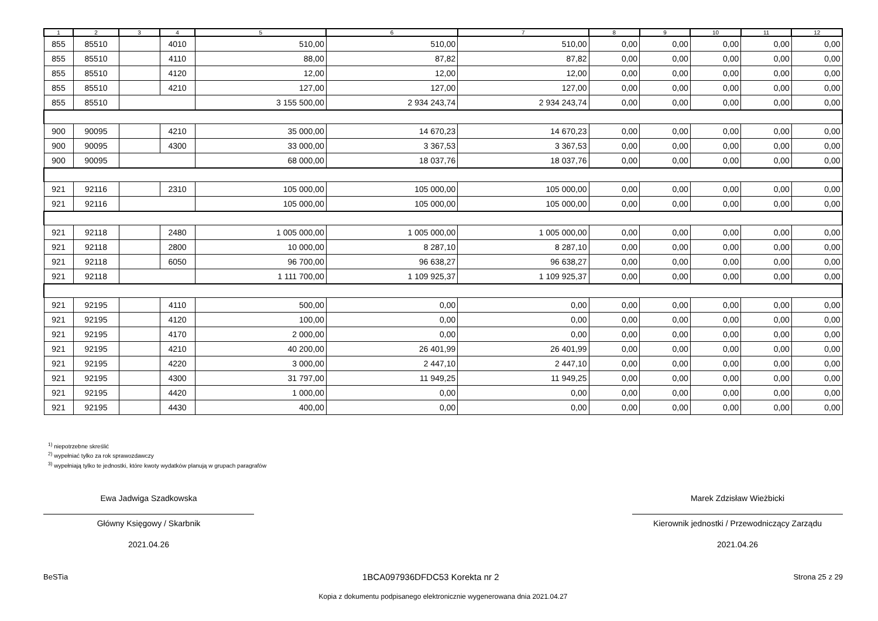| 1 | 2 | 3 | 4 | 5 | 6 | 7 | 8 | 9 | 10 | 11 | 12 |
| --- | --- | --- | --- | --- | --- | --- | --- | --- | --- | --- | --- |
| 855 | 85510 | | 4010 | 510,00 | 510,00 | 510,00 | 0,00 | 0,00 | 0,00 | 0,00 | 0,00 |
| 855 | 85510 | | 4110 | 88,00 | 87,82 | 87,82 | 0,00 | 0,00 | 0,00 | 0,00 | 0,00 |
| 855 | 85510 | | 4120 | 12,00 | 12,00 | 12,00 | 0,00 | 0,00 | 0,00 | 0,00 | 0,00 |
| 855 | 85510 | | 4210 | 127,00 | 127,00 | 127,00 | 0,00 | 0,00 | 0,00 | 0,00 | 0,00 |
| 855 | 85510 | | | 3 155 500,00 | 2 934 243,74 | 2 934 243,74 | 0,00 | 0,00 | 0,00 | 0,00 | 0,00 |
| 900 | 90095 | | 4210 | 35 000,00 | 14 670,23 | 14 670,23 | 0,00 | 0,00 | 0,00 | 0,00 | 0,00 |
| 900 | 90095 | | 4300 | 33 000,00 | 3 367,53 | 3 367,53 | 0,00 | 0,00 | 0,00 | 0,00 | 0,00 |
| 900 | 90095 | | | 68 000,00 | 18 037,76 | 18 037,76 | 0,00 | 0,00 | 0,00 | 0,00 | 0,00 |
| 921 | 92116 | | 2310 | 105 000,00 | 105 000,00 | 105 000,00 | 0,00 | 0,00 | 0,00 | 0,00 | 0,00 |
| 921 | 92116 | | | 105 000,00 | 105 000,00 | 105 000,00 | 0,00 | 0,00 | 0,00 | 0,00 | 0,00 |
| 921 | 92118 | | 2480 | 1 005 000,00 | 1 005 000,00 | 1 005 000,00 | 0,00 | 0,00 | 0,00 | 0,00 | 0,00 |
| 921 | 92118 | | 2800 | 10 000,00 | 8 287,10 | 8 287,10 | 0,00 | 0,00 | 0,00 | 0,00 | 0,00 |
| 921 | 92118 | | 6050 | 96 700,00 | 96 638,27 | 96 638,27 | 0,00 | 0,00 | 0,00 | 0,00 | 0,00 |
| 921 | 92118 | | | 1 111 700,00 | 1 109 925,37 | 1 109 925,37 | 0,00 | 0,00 | 0,00 | 0,00 | 0,00 |
| 921 | 92195 | | 4110 | 500,00 | 0,00 | 0,00 | 0,00 | 0,00 | 0,00 | 0,00 | 0,00 |
| 921 | 92195 | | 4120 | 100,00 | 0,00 | 0,00 | 0,00 | 0,00 | 0,00 | 0,00 | 0,00 |
| 921 | 92195 | | 4170 | 2 000,00 | 0,00 | 0,00 | 0,00 | 0,00 | 0,00 | 0,00 | 0,00 |
| 921 | 92195 | | 4210 | 40 200,00 | 26 401,99 | 26 401,99 | 0,00 | 0,00 | 0,00 | 0,00 | 0,00 |
| 921 | 92195 | | 4220 | 3 000,00 | 2 447,10 | 2 447,10 | 0,00 | 0,00 | 0,00 | 0,00 | 0,00 |
| 921 | 92195 | | 4300 | 31 797,00 | 11 949,25 | 11 949,25 | 0,00 | 0,00 | 0,00 | 0,00 | 0,00 |
| 921 | 92195 | | 4420 | 1 000,00 | 0,00 | 0,00 | 0,00 | 0,00 | 0,00 | 0,00 | 0,00 |
| 921 | 92195 | | 4430 | 400,00 | 0,00 | 0,00 | 0,00 | 0,00 | 0,00 | 0,00 | 0,00 |
<sup>1)</sup> niepotrzebne skreślić
<sup>2)</sup> wypełniać tylko za rok sprawozdawczy
<sup>3)</sup> wypełniają tylko te jednostki, które kwoty wydatków planują w grupach paragrafów
Ewa Jadwiga Szadkowska
Główny Księgowy / Skarbnik
2021.04.26
Marek Zdzisław Wieżbicki
Kierownik jednostki / Przewodniczący Zarządu
2021.04.26
BeSTia 1BCA097936DFDC53 Korekta nr 2 Strona 25 z 29
Kopia z dokumentu podpisanego elektronicznie wygenerowana dnia 2021.04.27